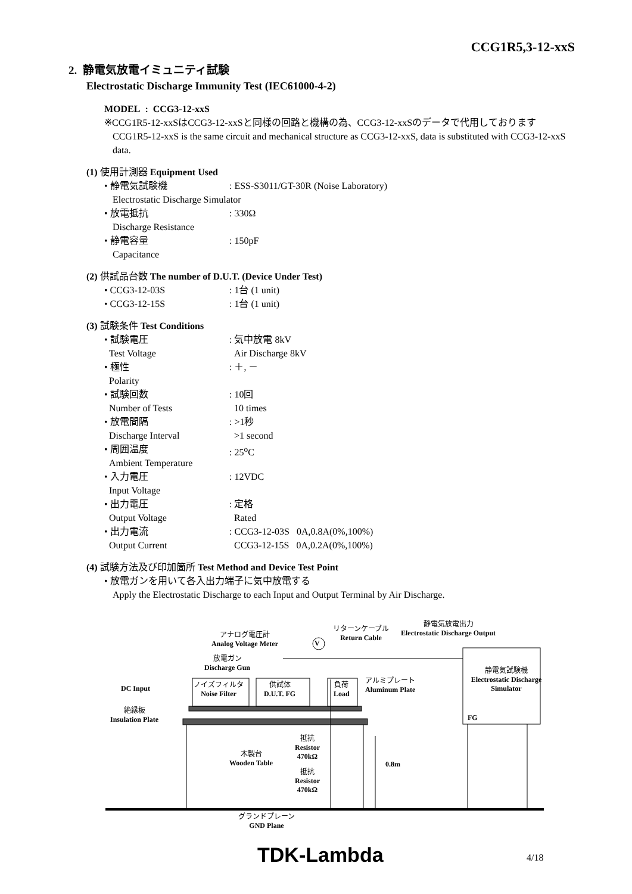CCG1R5,3-12-xxS
2. 静電気放電イミュニティ試験
Electrostatic Discharge Immunity Test (IEC61000-4-2)
MODEL : CCG3-12-xxS
※CCG1R5-12-xxSはCCG3-12-xxSと同様の回路と機構の為、CCG3-12-xxSのデータで代用しております
CCG1R5-12-xxS is the same circuit and mechanical structure as CCG3-12-xxS, data is substituted with CCG3-12-xxS data.
(1) 使用計測器 Equipment Used
• 静電気試験機: ESS-S3011/GT-30R (Noise Laboratory)
Electrostatic Discharge Simulator
• 放電抵抗: 330Ω
Discharge Resistance
• 静電容量: 150pF
Capacitance
(2) 供試品台数 The number of D.U.T. (Device Under Test)
• CCG3-12-03S: 1台 (1 unit)
• CCG3-12-15S: 1台 (1 unit)
(3) 試験条件 Test Conditions
• 試験電圧
Test Voltage: 気中放電 8kV
Air Discharge 8kV
• 極性
Polarity: ＋, －
• 試験回数
Number of Tests: 10回
10 times
• 放電間隔
Discharge Interval: >1秒
>1 second
• 周囲温度
Ambient Temperature: 25<sup>o</sup>C
• 入力電圧
Input Voltage: 12VDC
• 出力電圧
Output Voltage: 定格
Rated
• 出力電流
Output Current: CCG3-12-03S 0A,0.8A(0%,100%)
CCG3-12-15S 0A,0.2A(0%,100%)
(4) 試験方法及び印加箇所 Test Method and Device Test Point
• 放電ガンを用いて各入出力端子に気中放電する
Apply the Electrostatic Discharge to each Input and Output Terminal by Air Discharge.
アナログ電圧計
Analog Voltage Meter
リターンケーブル
Return Cable
静電気放電出力
Electrostatic Discharge Output
V
放電ガン
Discharge Gun
静電気試験機
Electrostatic Discharge Simulator
DC Input
ノイズフィルタ
Noise Filter
供試体
D.U.T. FG
負荷
Load
アルミプレート
Aluminum Plate
絶縁板
Insulation Plate
FG
抵抗
Resistor
470kΩ
木製台
Wooden Table
0.8m
抵抗
Resistor
470kΩ
グランドプレーン
GND Plane
TDK-Lambda 4/18